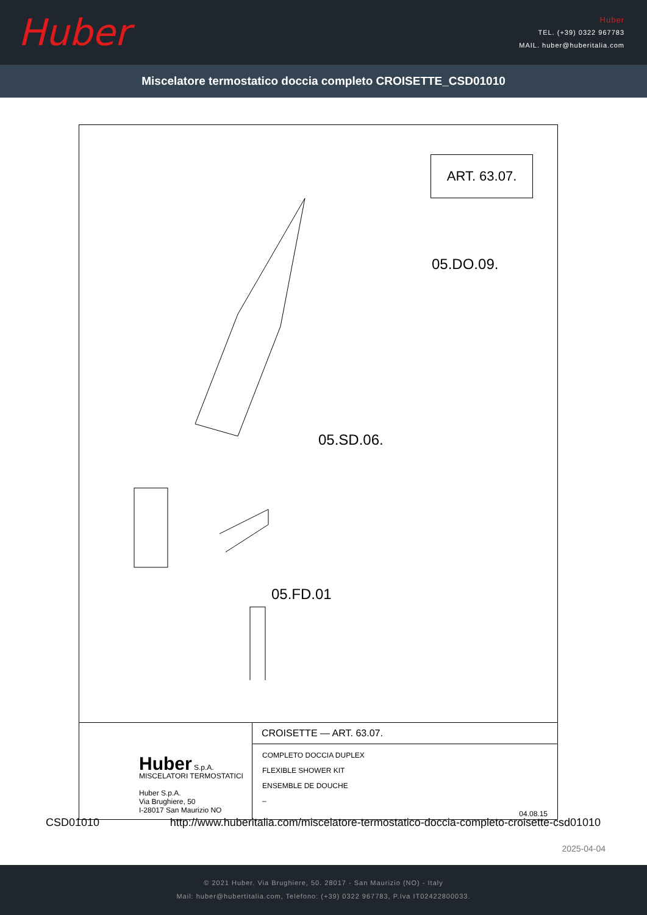Huber
Huber
TEL. (+39) 0322 967783
MAIL. huber@huberitalia.com
Miscelatore termostatico doccia completo CROISETTE_CSD01010
ART. 63.07.
05.DO.09.
05.SD.06.
05.FD.01
Huber S.p.A.
MISCELATORI TERMOSTATICI
Huber S.p.A.
Via Brughiere, 50
I-28017 San Maurizio NO
CROISETTE — ART. 63.07.
COMPLETO DOCCIA DUPLEX
FLEXIBLE SHOWER KIT
ENSEMBLE DE DOUCHE
–
04.08.15
CSD01010 http://www.huberitalia.com/miscelatore-termostatico-doccia-completo-croisette-csd01010
2025-04-04
© 2021 Huber. Via Brughiere, 50. 28017 - San Maurizio (NO) - Italy
Mail: huber@hubertitalia.com, Telefono: (+39) 0322 967783, P.Iva IT02422800033.